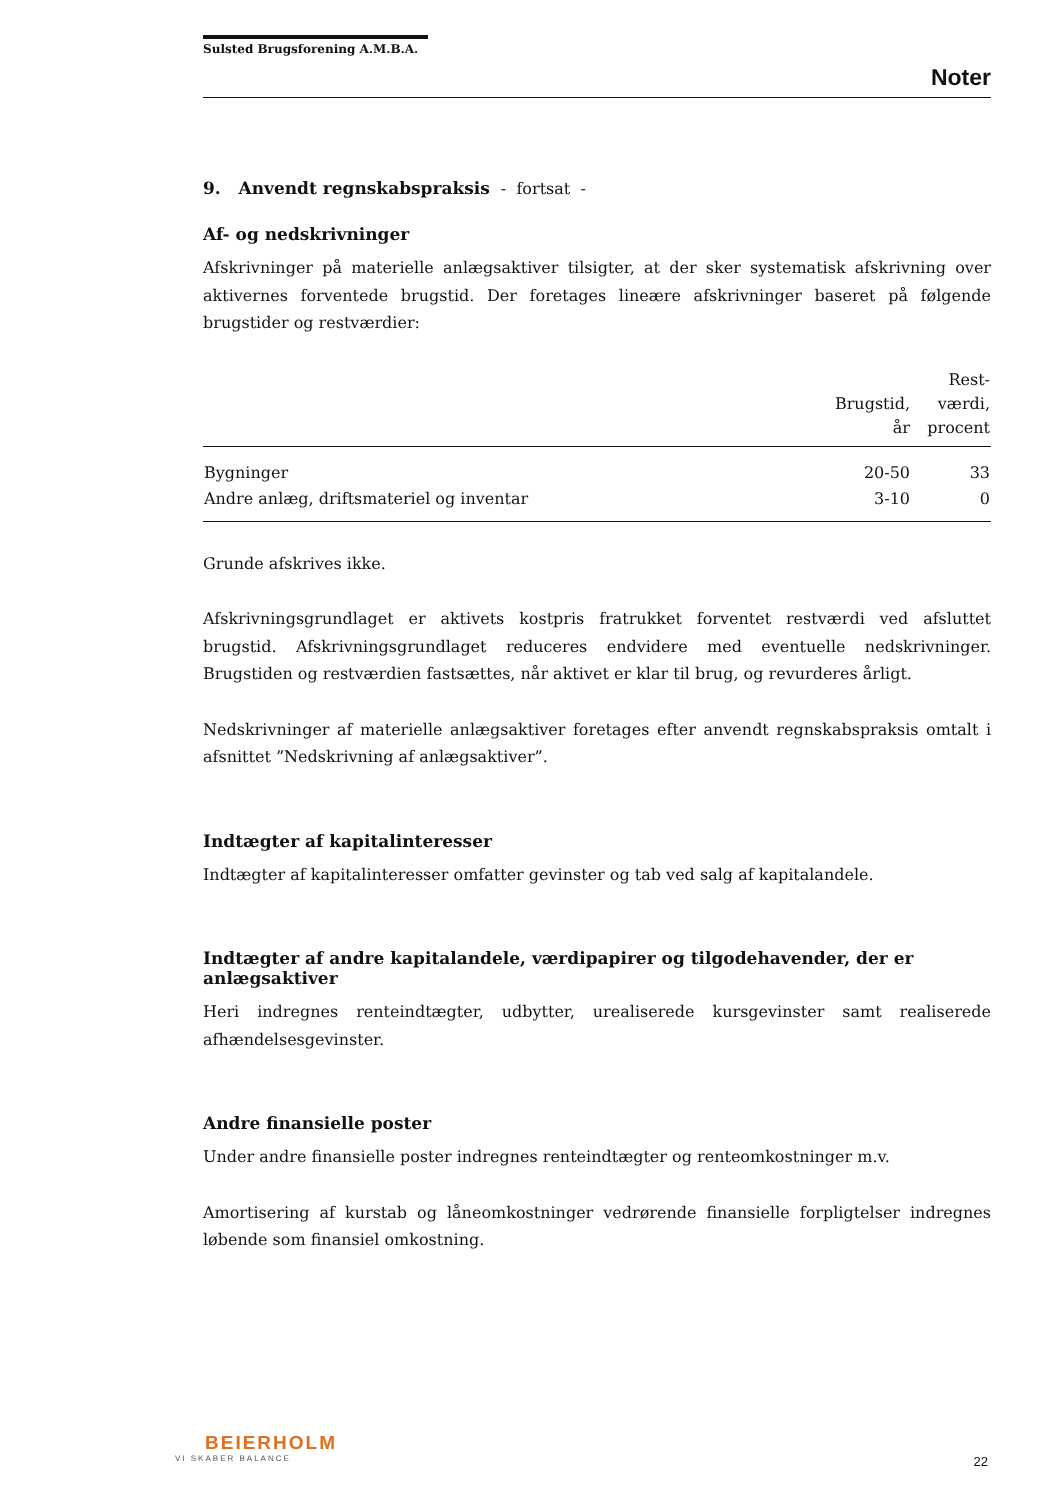Sulsted Brugsforening A.M.B.A.
Noter
9. Anvendt regnskabspraksis - fortsat -
Af- og nedskrivninger
Afskrivninger på materielle anlægsaktiver tilsigter, at der sker systematisk afskrivning over aktivernes forventede brugstid. Der foretages lineære afskrivninger baseret på følgende brugstider og restværdier:
| | Brugstid, år | Rest- værdi, procent |
| --- | --- | --- |
| Bygninger | 20-50 | 33 |
| Andre anlæg, driftsmateriel og inventar | 3-10 | 0 |
Grunde afskrives ikke.
Afskrivningsgrundlaget er aktivets kostpris fratrukket forventet restværdi ved afsluttet brugstid. Afskrivningsgrundlaget reduceres endvidere med eventuelle nedskrivninger. Brugstiden og restværdien fastsættes, når aktivet er klar til brug, og revurderes årligt.
Nedskrivninger af materielle anlægsaktiver foretages efter anvendt regnskabspraksis omtalt i afsnittet ”Nedskrivning af anlægsaktiver”.
Indtægter af kapitalinteresser
Indtægter af kapitalinteresser omfatter gevinster og tab ved salg af kapitalandele.
Indtægter af andre kapitalandele, værdipapirer og tilgodehavender, der er anlægsaktiver
Heri indregnes renteindtægter, udbytter, urealiserede kursgevinster samt realiserede afhændelsesgevinster.
Andre finansielle poster
Under andre finansielle poster indregnes renteindtægter og renteomkostninger m.v.
Amortisering af kurstab og låneomkostninger vedrørende finansielle forpligtelser indregnes løbende som finansiel omkostning.
BEIERHOLM
VI SKABER BALANCE
22